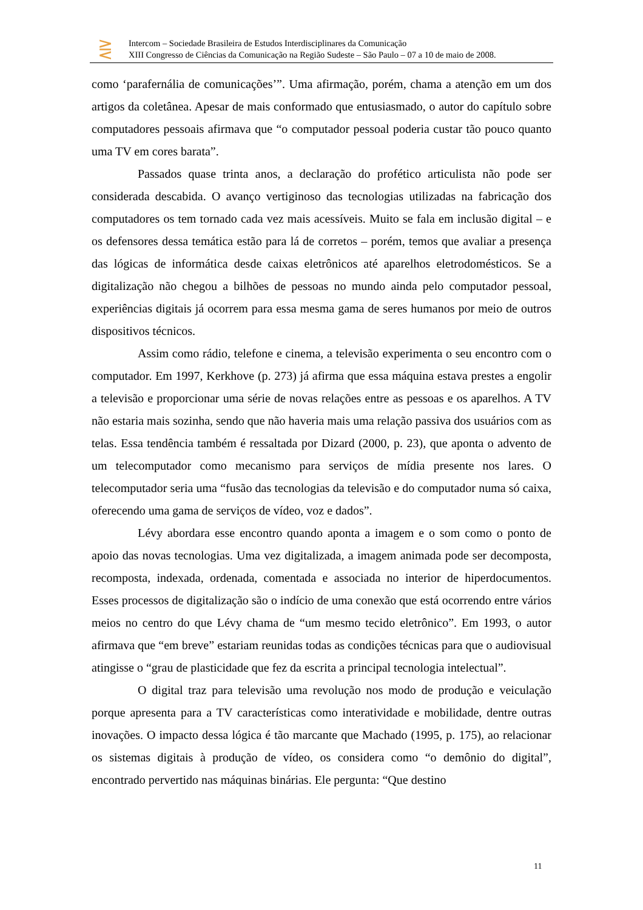⋛
Intercom – Sociedade Brasileira de Estudos Interdisciplinares da Comunicação
XIII Congresso de Ciências da Comunicação na Região Sudeste – São Paulo – 07 a 10 de maio de 2008.
como ‘parafernália de comunicações’”. Uma afirmação, porém, chama a atenção em um dos artigos da coletânea. Apesar de mais conformado que entusiasmado, o autor do capítulo sobre computadores pessoais afirmava que “o computador pessoal poderia custar tão pouco quanto uma TV em cores barata”.
Passados quase trinta anos, a declaração do profético articulista não pode ser considerada descabida. O avanço vertiginoso das tecnologias utilizadas na fabricação dos computadores os tem tornado cada vez mais acessíveis. Muito se fala em inclusão digital – e os defensores dessa temática estão para lá de corretos – porém, temos que avaliar a presença das lógicas de informática desde caixas eletrônicos até aparelhos eletrodomésticos. Se a digitalização não chegou a bilhões de pessoas no mundo ainda pelo computador pessoal, experiências digitais já ocorrem para essa mesma gama de seres humanos por meio de outros dispositivos técnicos.
Assim como rádio, telefone e cinema, a televisão experimenta o seu encontro com o computador. Em 1997, Kerkhove (p. 273) já afirma que essa máquina estava prestes a engolir a televisão e proporcionar uma série de novas relações entre as pessoas e os aparelhos. A TV não estaria mais sozinha, sendo que não haveria mais uma relação passiva dos usuários com as telas. Essa tendência também é ressaltada por Dizard (2000, p. 23), que aponta o advento de um telecomputador como mecanismo para serviços de mídia presente nos lares. O telecomputador seria uma “fusão das tecnologias da televisão e do computador numa só caixa, oferecendo uma gama de serviços de vídeo, voz e dados”.
Lévy abordara esse encontro quando aponta a imagem e o som como o ponto de apoio das novas tecnologias. Uma vez digitalizada, a imagem animada pode ser decomposta, recomposta, indexada, ordenada, comentada e associada no interior de hiperdocumentos. Esses processos de digitalização são o indício de uma conexão que está ocorrendo entre vários meios no centro do que Lévy chama de “um mesmo tecido eletrônico”. Em 1993, o autor afirmava que “em breve” estariam reunidas todas as condições técnicas para que o audiovisual atingisse o “grau de plasticidade que fez da escrita a principal tecnologia intelectual”.
O digital traz para televisão uma revolução nos modo de produção e veiculação porque apresenta para a TV características como interatividade e mobilidade, dentre outras inovações. O impacto dessa lógica é tão marcante que Machado (1995, p. 175), ao relacionar os sistemas digitais à produção de vídeo, os considera como “o demônio do digital”, encontrado pervertido nas máquinas binárias. Ele pergunta: “Que destino
11